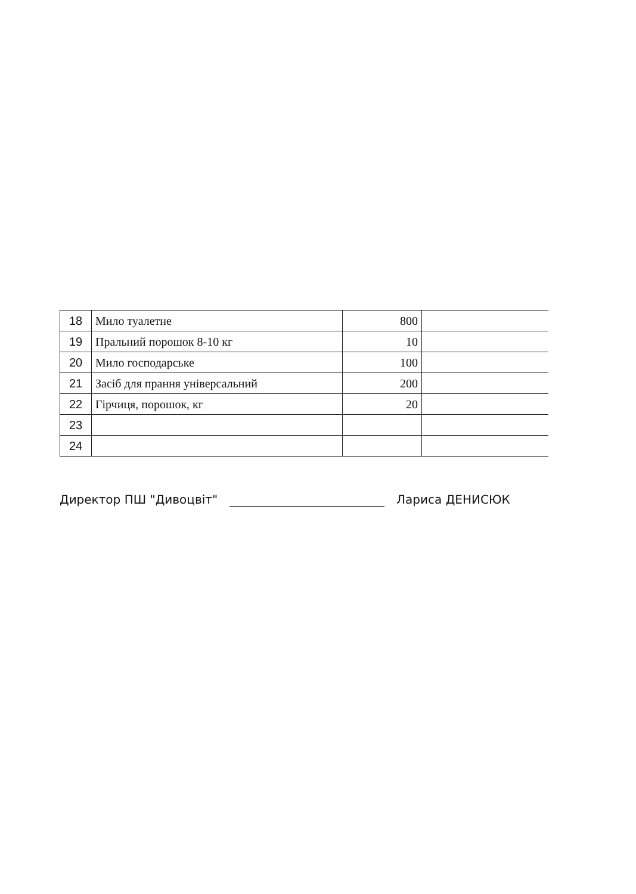| 18 | Мило туалетне | 800 | |
| 19 | Пральний порошок 8-10 кг | 10 | |
| 20 | Мило господарське | 100 | |
| 21 | Засіб для прання універсальний | 200 | |
| 22 | Гірчиця, порошок, кг | 20 | |
| 23 | | | |
| 24 | | | |
Директор ПШ "Дивоцвіт" Лариса ДЕНИСЮК